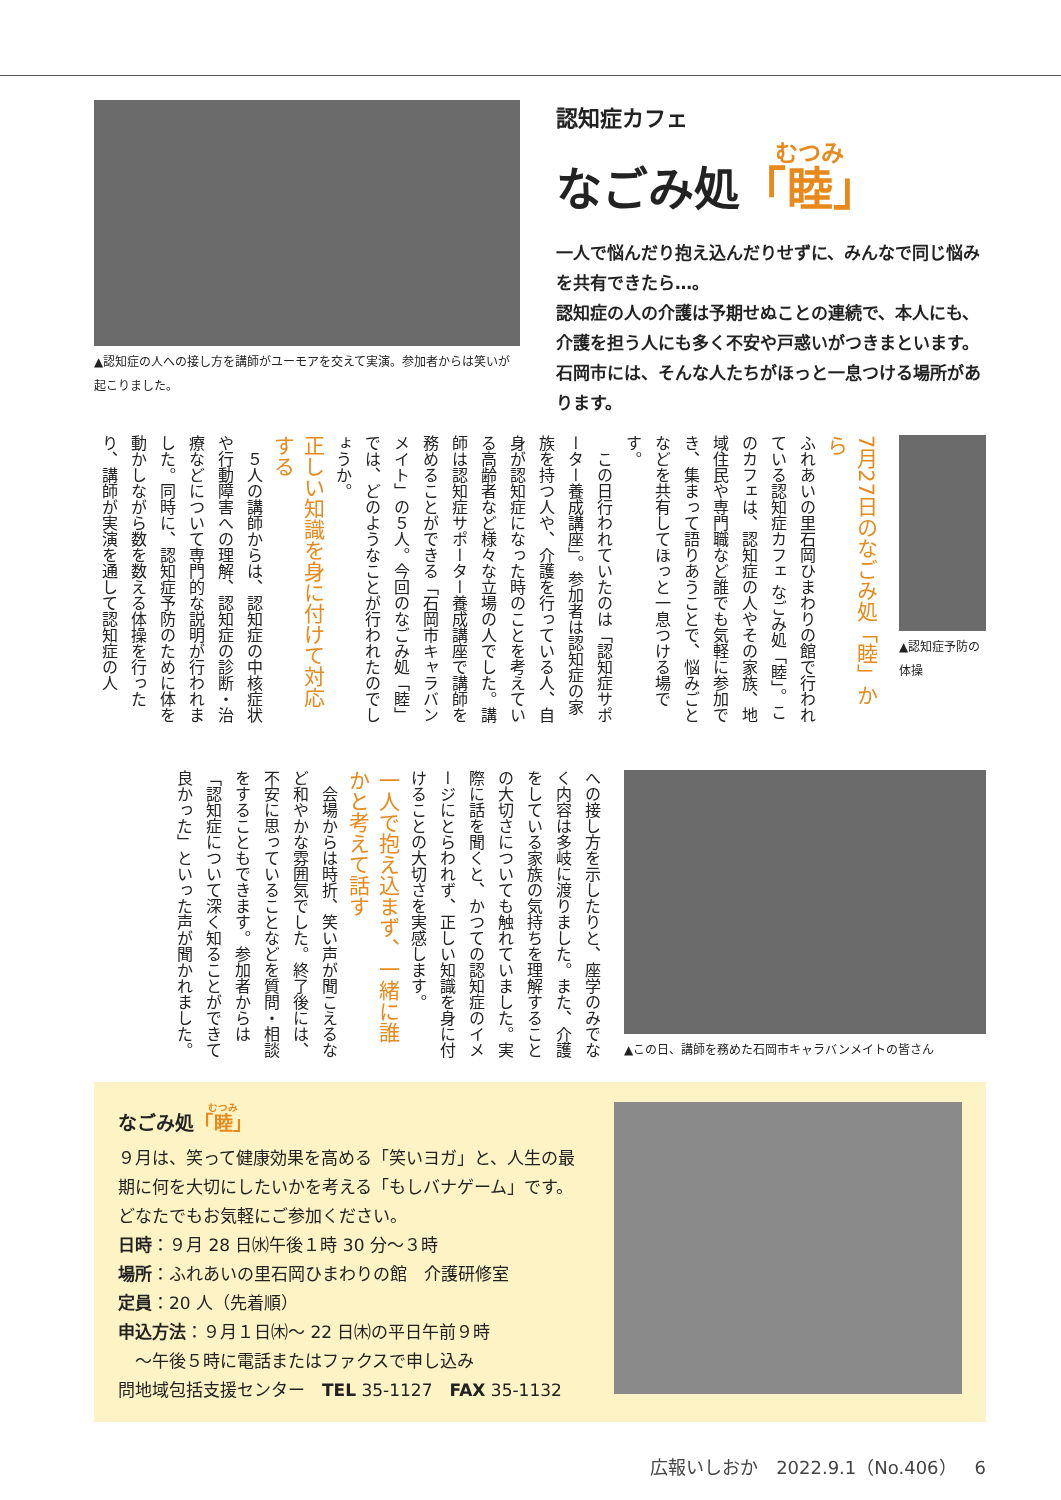▲認知症の人への接し方を講師がユーモアを交えて実演。参加者からは笑いが起こりました。
認知症カフェ
なごみ処「睦」
一人で悩んだり抱え込んだりせずに、みんなで同じ悩みを共有できたら…。
認知症の人の介護は予期せぬことの連続で、本人にも、介護を担う人にも多く不安や戸惑いがつきまといます。石岡市には、そんな人たちがほっと一息つける場所があります。
7月27日のなごみ処「睦」から
ふれあいの里石岡ひまわりの館で行われている認知症カフェ なごみ処「睦」。このカフェは、認知症の人やその家族、地域住民や専門職など誰でも気軽に参加でき、集まって語りあうことで、悩みごとなどを共有してほっと一息つける場です。
　この日行われていたのは「認知症サポーター養成講座」。参加者は認知症の家族を持つ人や、介護を行っている人、自身が認知症になった時のことを考えている高齢者など様々な立場の人でした。講師は認知症サポーター養成講座で講師を務めることができる「石岡市キャラバンメイト」の５人。今回のなごみ処「睦」では、どのようなことが行われたのでしょうか。
正しい知識を身に付けて対応する
　５人の講師からは、認知症の中核症状や行動障害への理解、認知症の診断・治療などについて専門的な説明が行われました。同時に、認知症予防のために体を動かしながら数を数える体操を行ったり、講師が実演を通して認知症の人
▲認知症予防の体操
への接し方を示したりと、座学のみでなく内容は多岐に渡りました。また、介護をしている家族の気持ちを理解することの大切さについても触れていました。実際に話を聞くと、かつての認知症のイメージにとらわれず、正しい知識を身に付けることの大切さを実感します。
一人で抱え込まず、一緒に誰かと考えて話す
　会場からは時折、笑い声が聞こえるなど和やかな雰囲気でした。終了後には、不安に思っていることなどを質問・相談をすることもできます。参加者からは「認知症について深く知ることができて良かった」といった声が聞かれました。
▲この日、講師を務めた石岡市キャラバンメイトの皆さん
なごみ処「睦」
９月は、笑って健康効果を高める「笑いヨガ」と、人生の最期に何を大切にしたいかを考える「もしバナゲーム」です。どなたでもお気軽にご参加ください。
日時：９月 28 日㈬午後１時 30 分～３時
場所：ふれあいの里石岡ひまわりの館　介護研修室
定員：20 人（先着順）
申込方法：９月１日㈭～ 22 日㈭の平日午前９時
　～午後５時に電話またはファクスで申し込み
問地域包括支援センター　TEL 35-1127　FAX 35-1132
広報いしおか　2022.9.1（No.406）　6